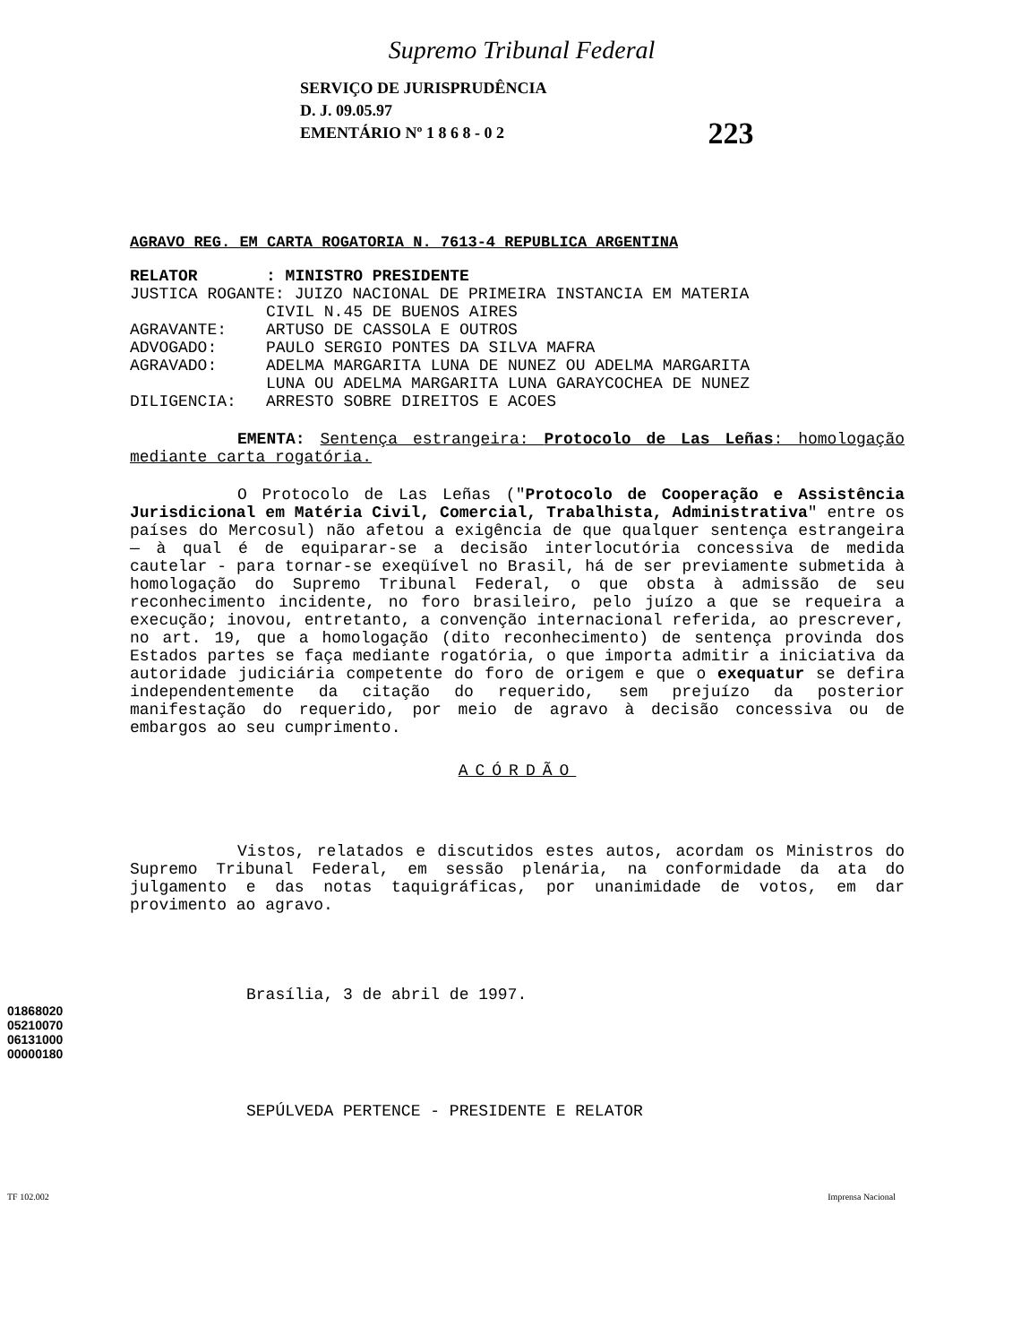Supremo Tribunal Federal
SERVIÇO DE JURISPRUDÊNCIA
D. J. 09.05.97
EMENTÁRIO Nº 1 8 6 8 - 0 2
223
AGRAVO REG. EM CARTA ROGATORIA N. 7613-4 REPUBLICA ARGENTINA
RELATOR: MINISTRO PRESIDENTE
JUSTICA ROGANTE: JUIZO NACIONAL DE PRIMEIRA INSTANCIA EM MATERIA
CIVIL N.45 DE BUENOS AIRES
AGRAVANTE: ARTUSO DE CASSOLA E OUTROS
ADVOGADO: PAULO SERGIO PONTES DA SILVA MAFRA
AGRAVADO: ADELMA MARGARITA LUNA DE NUNEZ OU ADELMA MARGARITA
LUNA OU ADELMA MARGARITA LUNA GARAYCOCHEA DE NUNEZ
DILIGENCIA: ARRESTO SOBRE DIREITOS E ACOES
EMENTA: Sentença estrangeira: Protocolo de Las Leñas: homologação mediante carta rogatória.
O Protocolo de Las Leñas ("Protocolo de Cooperação e Assistência Jurisdicional em Matéria Civil, Comercial, Trabalhista, Administrativa" entre os países do Mercosul) não afetou a exigência de que qualquer sentença estrangeira — à qual é de equiparar-se a decisão interlocutória concessiva de medida cautelar - para tornar-se exeqüível no Brasil, há de ser previamente submetida à homologação do Supremo Tribunal Federal, o que obsta à admissão de seu reconhecimento incidente, no foro brasileiro, pelo juízo a que se requeira a execução; inovou, entretanto, a convenção internacional referida, ao prescrever, no art. 19, que a homologação (dito reconhecimento) de sentença provinda dos Estados partes se faça mediante rogatória, o que importa admitir a iniciativa da autoridade judiciária competente do foro de origem e que o exequatur se defira independentemente da citação do requerido, sem prejuízo da posterior manifestação do requerido, por meio de agravo à decisão concessiva ou de embargos ao seu cumprimento.
ACÓRDÃO
Vistos, relatados e discutidos estes autos, acordam os Ministros do Supremo Tribunal Federal, em sessão plenária, na conformidade da ata do julgamento e das notas taquigráficas, por unanimidade de votos, em dar provimento ao agravo.
Brasília, 3 de abril de 1997.
SEPÚLVEDA PERTENCE - PRESIDENTE E RELATOR
TF 102.002 Imprensa Nacional
01868020
05210070
06131000
00000180